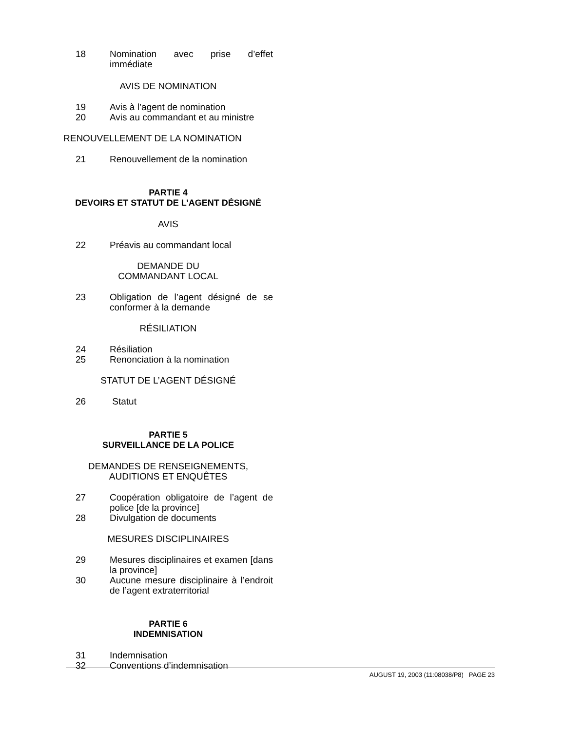18 Nomination avec prise d’effet immédiate
AVIS DE NOMINATION
19 Avis à l’agent de nomination
20 Avis au commandant et au ministre
RENOUVELLEMENT DE LA NOMINATION
21 Renouvellement de la nomination
PARTIE 4
DEVOIRS ET STATUT DE L’AGENT DÉSIGNÉ
AVIS
22 Préavis au commandant local
DEMANDE DU
COMMANDANT LOCAL
23 Obligation de l’agent désigné de se conformer à la demande
RÉSILIATION
24 Résiliation
25 Renonciation à la nomination
STATUT DE L’AGENT DÉSIGNÉ
26 Statut
PARTIE 5
SURVEILLANCE DE LA POLICE
DEMANDES DE RENSEIGNEMENTS,
AUDITIONS ET ENQUÊTES
27 Coopération obligatoire de l’agent de police [de la province]
28 Divulgation de documents
MESURES DISCIPLINAIRES
29 Mesures disciplinaires et examen [dans la province]
30 Aucune mesure disciplinaire à l’endroit de l’agent extraterritorial
PARTIE 6
INDEMNISATION
31 Indemnisation
32 Conventions d’indemnisation
AUGUST 19, 2003 (11:08038/P8) PAGE 23